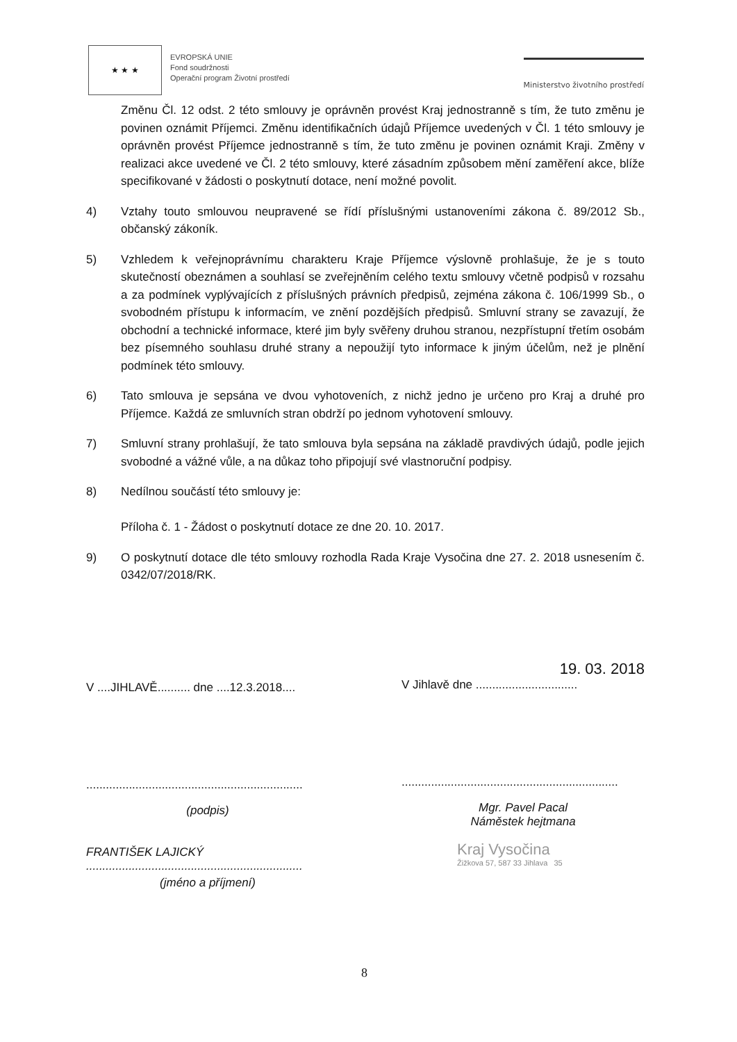★ ★ ★
EVROPSKÁ UNIE
Fond soudržnosti
Operační program Životní prostředí
Ministerstvo životního prostředí
Změnu Čl. 12 odst. 2 této smlouvy je oprávněn provést Kraj jednostranně s tím, že tuto změnu je povinen oznámit Příjemci. Změnu identifikačních údajů Příjemce uvedených v Čl. 1 této smlouvy je oprávněn provést Příjemce jednostranně s tím, že tuto změnu je povinen oznámit Kraji. Změny v realizaci akce uvedené ve Čl. 2 této smlouvy, které zásadním způsobem mění zaměření akce, blíže specifikované v žádosti o poskytnutí dotace, není možné povolit.
4) Vztahy touto smlouvou neupravené se řídí příslušnými ustanoveními zákona č. 89/2012 Sb., občanský zákoník.
5) Vzhledem k veřejnoprávnímu charakteru Kraje Příjemce výslovně prohlašuje, že je s touto skutečností obeznámen a souhlasí se zveřejněním celého textu smlouvy včetně podpisů v rozsahu a za podmínek vyplývajících z příslušných právních předpisů, zejména zákona č. 106/1999 Sb., o svobodném přístupu k informacím, ve znění pozdějších předpisů. Smluvní strany se zavazují, že obchodní a technické informace, které jim byly svěřeny druhou stranou, nezpřístupní třetím osobám bez písemného souhlasu druhé strany a nepoužijí tyto informace k jiným účelům, než je plnění podmínek této smlouvy.
6) Tato smlouva je sepsána ve dvou vyhotoveních, z nichž jedno je určeno pro Kraj a druhé pro Příjemce. Každá ze smluvních stran obdrží po jednom vyhotovení smlouvy.
7) Smluvní strany prohlašují, že tato smlouva byla sepsána na základě pravdivých údajů, podle jejich svobodné a vážné vůle, a na důkaz toho připojují své vlastnoruční podpisy.
8) Nedílnou součástí této smlouvy je:
Příloha č. 1 - Žádost o poskytnutí dotace ze dne 20. 10. 2017.
9) O poskytnutí dotace dle této smlouvy rozhodla Rada Kraje Vysočina dne 27. 2. 2018 usnesením č. 0342/07/2018/RK.
V ....JIHLAVĚ.......... dne ....12.3.2018....
..................................................................
(podpis)
FRANTIŠEK LAJICKÝ
..................................................................
(jméno a příjmení)
19. 03. 2018
V Jihlavě dne ...............................
..................................................................
Mgr. Pavel Pacal
Náměstek hejtmana
Kraj Vysočina
Žižkova 57, 587 33 Jihlava 35
8